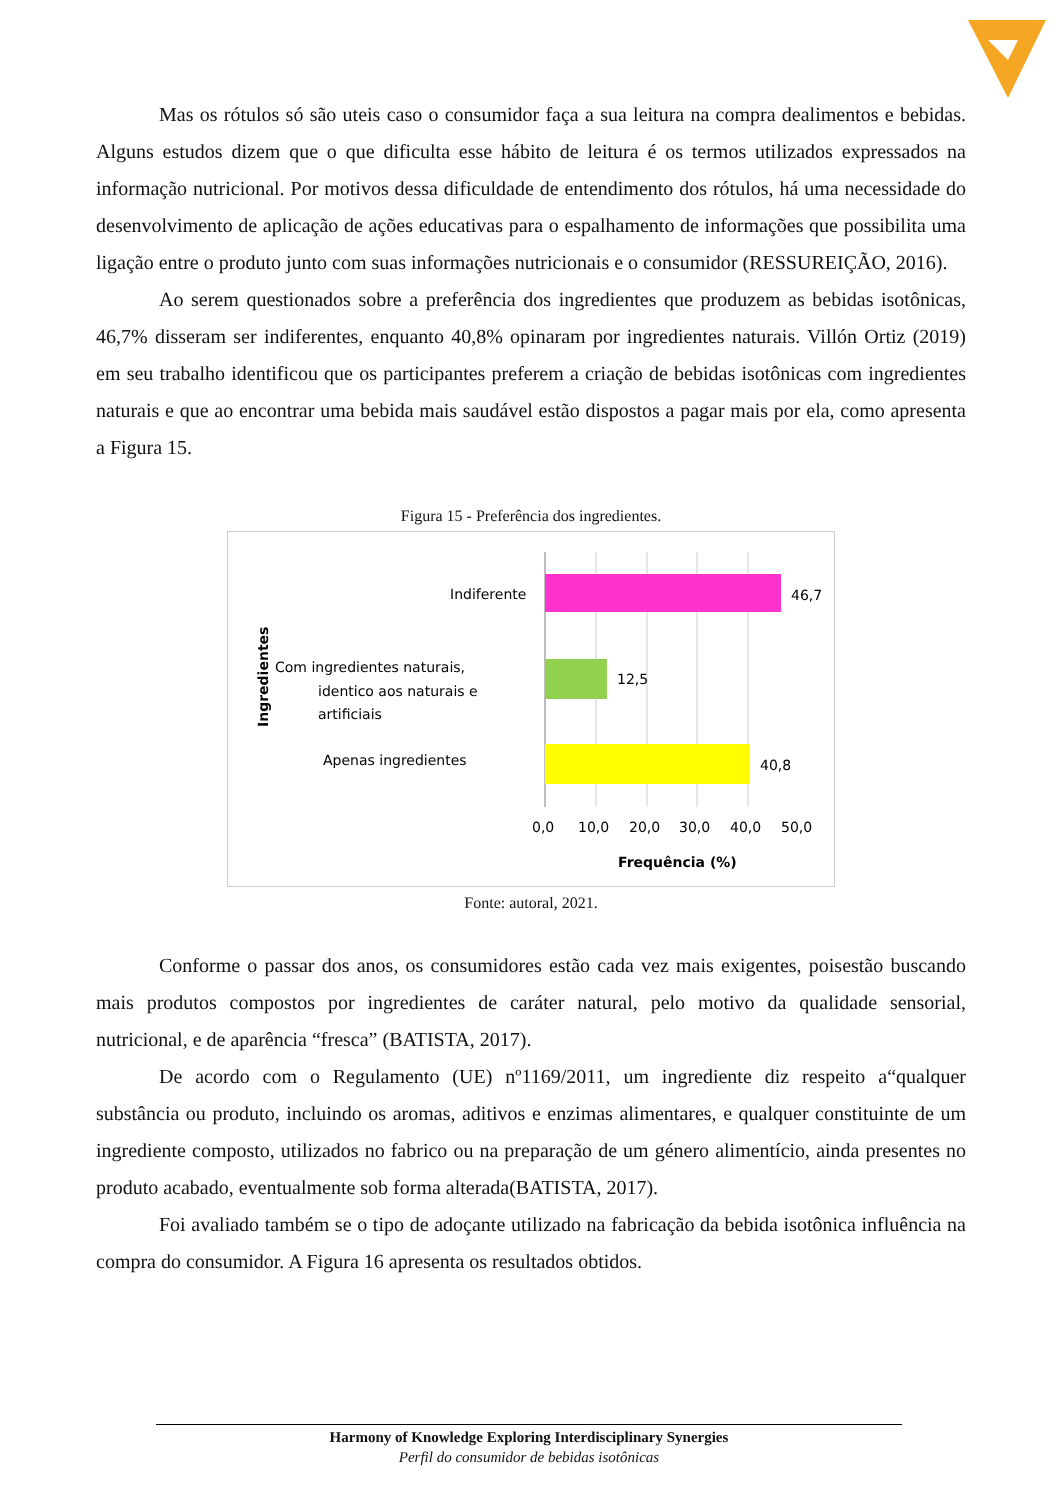Mas os rótulos só são uteis caso o consumidor faça a sua leitura na compra dealimentos e bebidas. Alguns estudos dizem que o que dificulta esse hábito de leitura é os termos utilizados expressados na informação nutricional. Por motivos dessa dificuldade de entendimento dos rótulos, há uma necessidade do desenvolvimento de aplicação de ações educativas para o espalhamento de informações que possibilita uma ligação entre o produto junto com suas informações nutricionais e o consumidor (RESSUREIÇÃO, 2016).
Ao serem questionados sobre a preferência dos ingredientes que produzem as bebidas isotônicas, 46,7% disseram ser indiferentes, enquanto 40,8% opinaram por ingredientes naturais. Villón Ortiz (2019) em seu trabalho identificou que os participantes preferem a criação de bebidas isotônicas com ingredientes naturais e que ao encontrar uma bebida mais saudável estão dispostos a pagar mais por ela, como apresenta a Figura 15.
Figura 15 - Preferência dos ingredientes.
Indiferente
46,7
Com ingredientes naturais,
identico aos naturais e
artificiais
12,5
Apenas ingredientes
40,8
0,0
10,0
20,0
30,0
40,0
50,0
Frequência (%)
Ingredientes
Fonte: autoral, 2021.
Conforme o passar dos anos, os consumidores estão cada vez mais exigentes, poisestão buscando mais produtos compostos por ingredientes de caráter natural, pelo motivo da qualidade sensorial, nutricional, e de aparência “fresca” (BATISTA, 2017).
De acordo com o Regulamento (UE) nº1169/2011, um ingrediente diz respeito a“qualquer substância ou produto, incluindo os aromas, aditivos e enzimas alimentares, e qualquer constituinte de um ingrediente composto, utilizados no fabrico ou na preparação de um género alimentício, ainda presentes no produto acabado, eventualmente sob forma alterada(BATISTA, 2017).
Foi avaliado também se o tipo de adoçante utilizado na fabricação da bebida isotônica influência na compra do consumidor. A Figura 16 apresenta os resultados obtidos.
Harmony of Knowledge Exploring Interdisciplinary Synergies
Perfil do consumidor de bebidas isotônicas